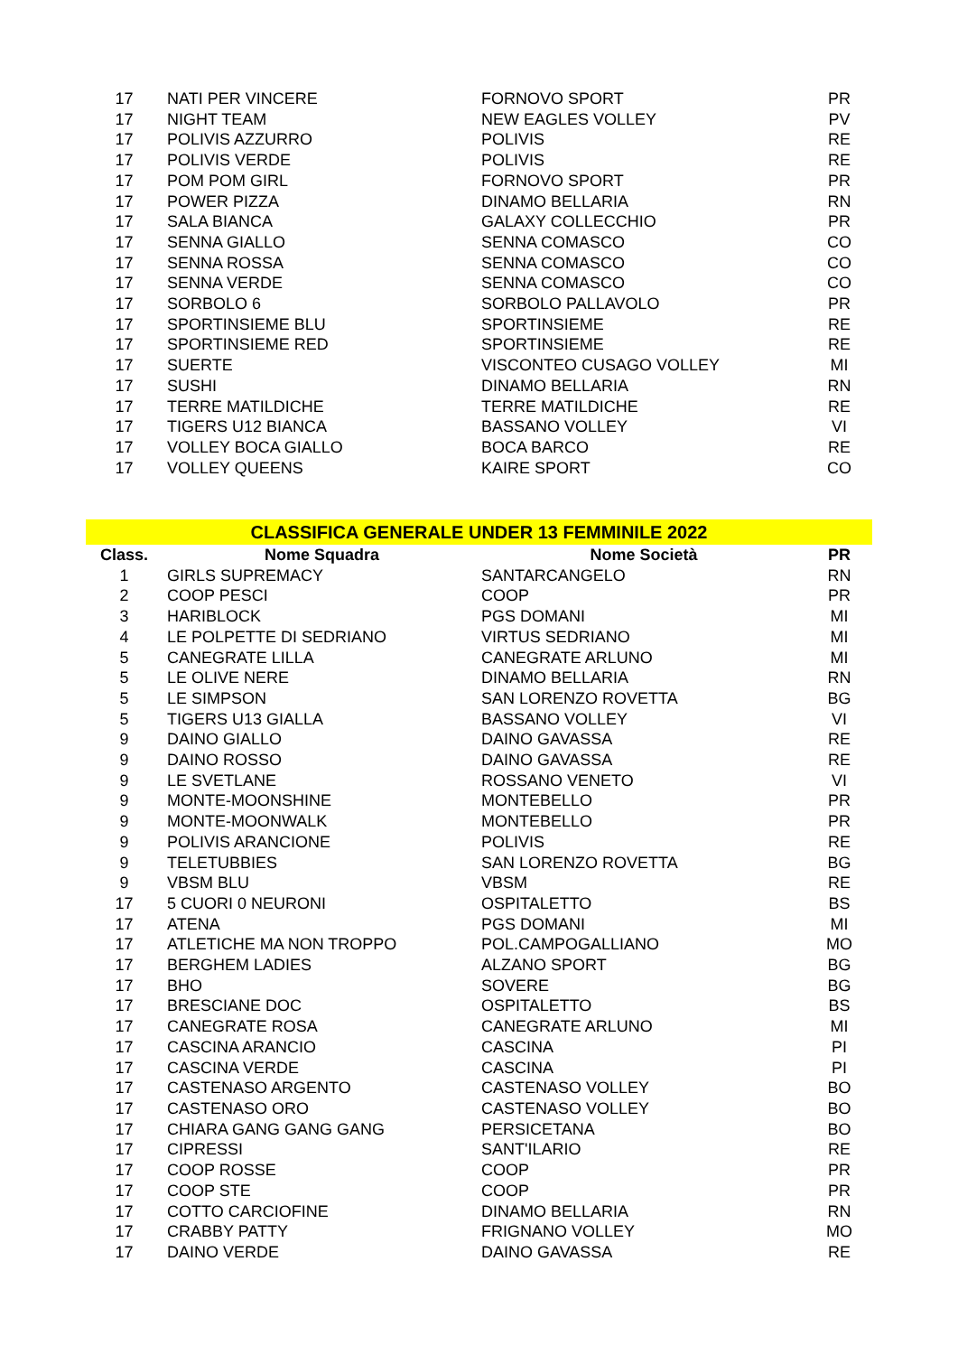| 17 | NATI PER VINCERE | FORNOVO SPORT | PR |
| 17 | NIGHT TEAM | NEW EAGLES VOLLEY | PV |
| 17 | POLIVIS AZZURRO | POLIVIS | RE |
| 17 | POLIVIS VERDE | POLIVIS | RE |
| 17 | POM POM GIRL | FORNOVO SPORT | PR |
| 17 | POWER PIZZA | DINAMO BELLARIA | RN |
| 17 | SALA BIANCA | GALAXY COLLECCHIO | PR |
| 17 | SENNA GIALLO | SENNA COMASCO | CO |
| 17 | SENNA ROSSA | SENNA COMASCO | CO |
| 17 | SENNA VERDE | SENNA COMASCO | CO |
| 17 | SORBOLO 6 | SORBOLO PALLAVOLO | PR |
| 17 | SPORTINSIEME BLU | SPORTINSIEME | RE |
| 17 | SPORTINSIEME RED | SPORTINSIEME | RE |
| 17 | SUERTE | VISCONTEO CUSAGO VOLLEY | MI |
| 17 | SUSHI | DINAMO BELLARIA | RN |
| 17 | TERRE MATILDICHE | TERRE MATILDICHE | RE |
| 17 | TIGERS U12 BIANCA | BASSANO VOLLEY | VI |
| 17 | VOLLEY BOCA GIALLO | BOCA BARCO | RE |
| 17 | VOLLEY QUEENS | KAIRE SPORT | CO |
| CLASSIFICA GENERALE UNDER 13 FEMMINILE 2022 | | | |
| Class. | Nome Squadra | Nome Società | PR |
| 1 | GIRLS SUPREMACY | SANTARCANGELO | RN |
| 2 | COOP PESCI | COOP | PR |
| 3 | HARIBLOCK | PGS DOMANI | MI |
| 4 | LE POLPETTE DI SEDRIANO | VIRTUS SEDRIANO | MI |
| 5 | CANEGRATE LILLA | CANEGRATE ARLUNO | MI |
| 5 | LE OLIVE NERE | DINAMO BELLARIA | RN |
| 5 | LE SIMPSON | SAN LORENZO ROVETTA | BG |
| 5 | TIGERS U13 GIALLA | BASSANO VOLLEY | VI |
| 9 | DAINO GIALLO | DAINO GAVASSA | RE |
| 9 | DAINO ROSSO | DAINO GAVASSA | RE |
| 9 | LE SVETLANE | ROSSANO VENETO | VI |
| 9 | MONTE-MOONSHINE | MONTEBELLO | PR |
| 9 | MONTE-MOONWALK | MONTEBELLO | PR |
| 9 | POLIVIS ARANCIONE | POLIVIS | RE |
| 9 | TELETUBBIES | SAN LORENZO ROVETTA | BG |
| 9 | VBSM BLU | VBSM | RE |
| 17 | 5 CUORI 0 NEURONI | OSPITALETTO | BS |
| 17 | ATENA | PGS DOMANI | MI |
| 17 | ATLETICHE MA NON TROPPO | POL.CAMPOGALLIANO | MO |
| 17 | BERGHEM LADIES | ALZANO SPORT | BG |
| 17 | BHO | SOVERE | BG |
| 17 | BRESCIANE DOC | OSPITALETTO | BS |
| 17 | CANEGRATE ROSA | CANEGRATE ARLUNO | MI |
| 17 | CASCINA ARANCIO | CASCINA | PI |
| 17 | CASCINA VERDE | CASCINA | PI |
| 17 | CASTENASO ARGENTO | CASTENASO VOLLEY | BO |
| 17 | CASTENASO ORO | CASTENASO VOLLEY | BO |
| 17 | CHIARA GANG GANG GANG | PERSICETANA | BO |
| 17 | CIPRESSI | SANT'ILARIO | RE |
| 17 | COOP ROSSE | COOP | PR |
| 17 | COOP STE | COOP | PR |
| 17 | COTTO CARCIOFINE | DINAMO BELLARIA | RN |
| 17 | CRABBY PATTY | FRIGNANO VOLLEY | MO |
| 17 | DAINO VERDE | DAINO GAVASSA | RE |